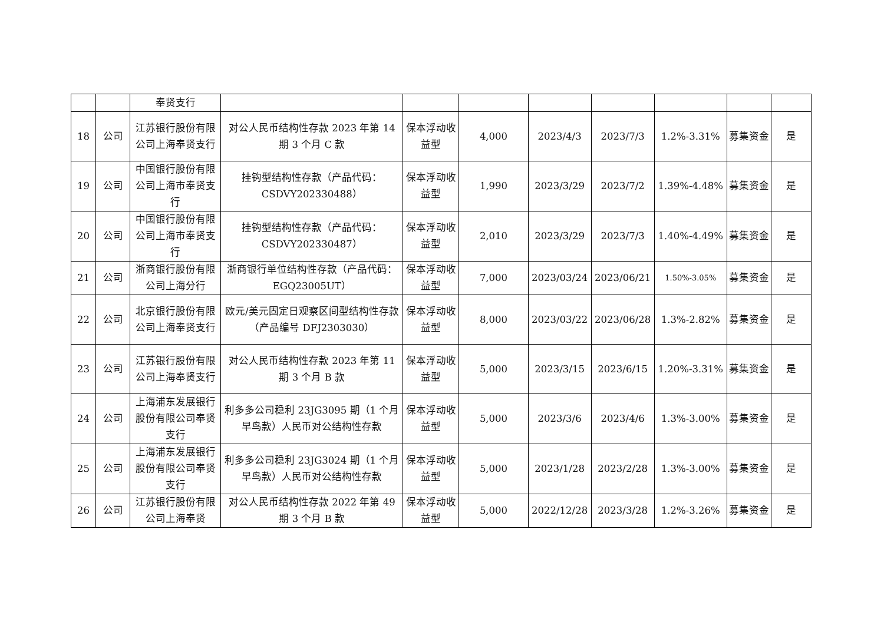| | | 奉贤支行 | | | | | | | | |
| 18 | 公司 | 江苏银行股份有限公司上海奉贤支行 | 对公人民币结构性存款 2023 年第 14 期 3 个月 C 款 | 保本浮动收益型 | 4,000 | 2023/4/3 | 2023/7/3 | 1.2%-3.31% | 募集资金 | 是 |
| 19 | 公司 | 中国银行股份有限公司上海市奉贤支行 | 挂钩型结构性存款（产品代码：CSDVY202330488） | 保本浮动收益型 | 1,990 | 2023/3/29 | 2023/7/2 | 1.39%-4.48% | 募集资金 | 是 |
| 20 | 公司 | 中国银行股份有限公司上海市奉贤支行 | 挂钩型结构性存款（产品代码：CSDVY202330487） | 保本浮动收益型 | 2,010 | 2023/3/29 | 2023/7/3 | 1.40%-4.49% | 募集资金 | 是 |
| 21 | 公司 | 浙商银行股份有限公司上海分行 | 浙商银行单位结构性存款（产品代码：EGQ23005UT） | 保本浮动收益型 | 7,000 | 2023/03/24 | 2023/06/21 | 1.50%-3.05% | 募集资金 | 是 |
| 22 | 公司 | 北京银行股份有限公司上海奉贤支行 | 欧元/美元固定日观察区间型结构性存款（产品编号 DFJ2303030） | 保本浮动收益型 | 8,000 | 2023/03/22 | 2023/06/28 | 1.3%-2.82% | 募集资金 | 是 |
| 23 | 公司 | 江苏银行股份有限公司上海奉贤支行 | 对公人民币结构性存款 2023 年第 11 期 3 个月 B 款 | 保本浮动收益型 | 5,000 | 2023/3/15 | 2023/6/15 | 1.20%-3.31% | 募集资金 | 是 |
| 24 | 公司 | 上海浦东发展银行股份有限公司奉贤支行 | 利多多公司稳利 23JG3095 期（1 个月早鸟款）人民币对公结构性存款 | 保本浮动收益型 | 5,000 | 2023/3/6 | 2023/4/6 | 1.3%-3.00% | 募集资金 | 是 |
| 25 | 公司 | 上海浦东发展银行股份有限公司奉贤支行 | 利多多公司稳利 23JG3024 期（1 个月早鸟款）人民币对公结构性存款 | 保本浮动收益型 | 5,000 | 2023/1/28 | 2023/2/28 | 1.3%-3.00% | 募集资金 | 是 |
| 26 | 公司 | 江苏银行股份有限公司上海奉贤 | 对公人民币结构性存款 2022 年第 49 期 3 个月 B 款 | 保本浮动收益型 | 5,000 | 2022/12/28 | 2023/3/28 | 1.2%-3.26% | 募集资金 | 是 |